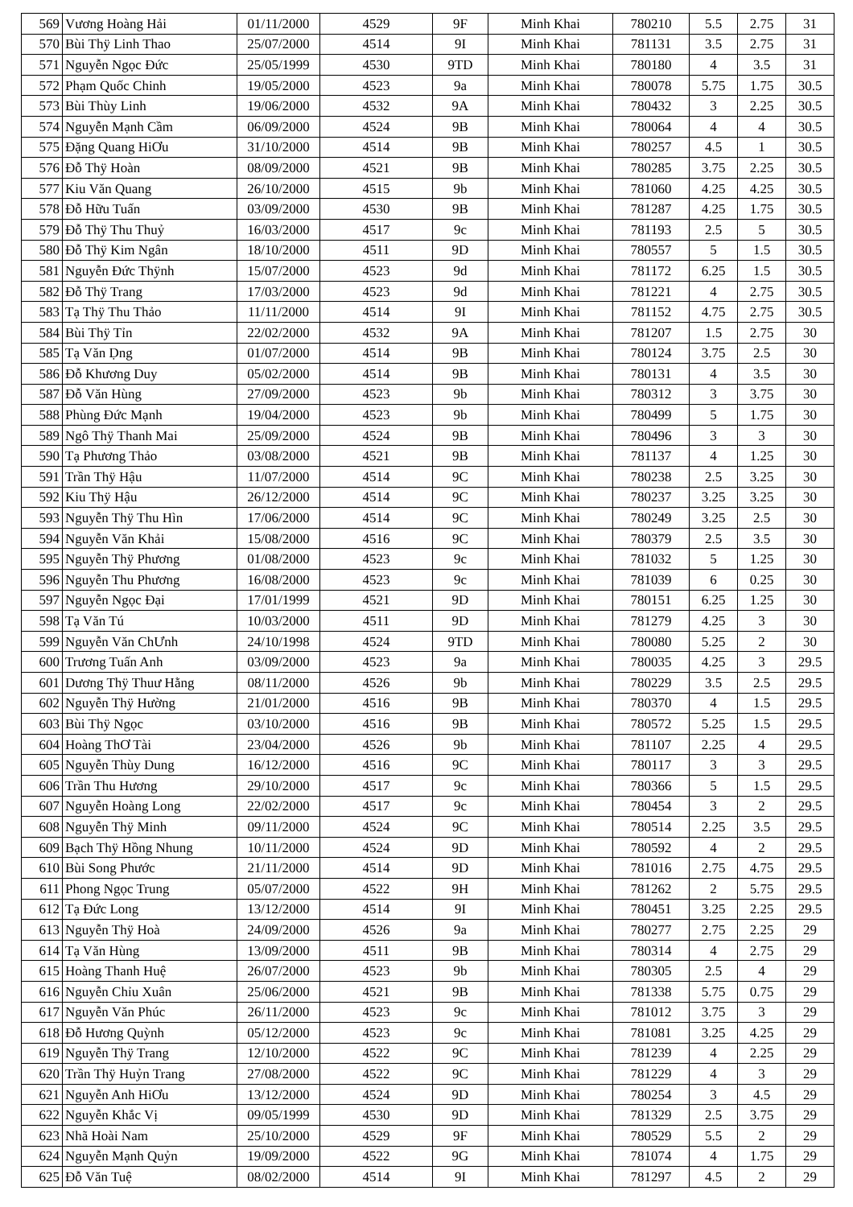| 569 | Vương Hoàng Hải | 01/11/2000 | 4529 | 9F | Minh Khai | 780210 | 5.5 | 2.75 | 31 |
| 570 | Bùi Thÿ Linh Thao | 25/07/2000 | 4514 | 9I | Minh Khai | 781131 | 3.5 | 2.75 | 31 |
| 571 | Nguyễn Ngọc Đức | 25/05/1999 | 4530 | 9TD | Minh Khai | 780180 | 4 | 3.5 | 31 |
| 572 | Phạm Quốc Chinh | 19/05/2000 | 4523 | 9a | Minh Khai | 780078 | 5.75 | 1.75 | 30.5 |
| 573 | Bùi Thùy Linh | 19/06/2000 | 4532 | 9A | Minh Khai | 780432 | 3 | 2.25 | 30.5 |
| 574 | Nguyễn Mạnh Cầm | 06/09/2000 | 4524 | 9B | Minh Khai | 780064 | 4 | 4 | 30.5 |
| 575 | Đặng Quang HiƠu | 31/10/2000 | 4514 | 9B | Minh Khai | 780257 | 4.5 | 1 | 30.5 |
| 576 | Đỗ Thÿ Hoàn | 08/09/2000 | 4521 | 9B | Minh Khai | 780285 | 3.75 | 2.25 | 30.5 |
| 577 | Kiu Văn Quang | 26/10/2000 | 4515 | 9b | Minh Khai | 781060 | 4.25 | 4.25 | 30.5 |
| 578 | Đỗ Hữu Tuấn | 03/09/2000 | 4530 | 9B | Minh Khai | 781287 | 4.25 | 1.75 | 30.5 |
| 579 | Đỗ Thÿ Thu Thuỷ | 16/03/2000 | 4517 | 9c | Minh Khai | 781193 | 2.5 | 5 | 30.5 |
| 580 | Đỗ Thÿ Kim Ngân | 18/10/2000 | 4511 | 9D | Minh Khai | 780557 | 5 | 1.5 | 30.5 |
| 581 | Nguyễn Đức Thÿnh | 15/07/2000 | 4523 | 9d | Minh Khai | 781172 | 6.25 | 1.5 | 30.5 |
| 582 | Đỗ Thÿ Trang | 17/03/2000 | 4523 | 9d | Minh Khai | 781221 | 4 | 2.75 | 30.5 |
| 583 | Tạ Thÿ Thu Thảo | 11/11/2000 | 4514 | 9I | Minh Khai | 781152 | 4.75 | 2.75 | 30.5 |
| 584 | Bùi Thÿ Tỉn | 22/02/2000 | 4532 | 9A | Minh Khai | 781207 | 1.5 | 2.75 | 30 |
| 585 | Tạ Văn Ḍng | 01/07/2000 | 4514 | 9B | Minh Khai | 780124 | 3.75 | 2.5 | 30 |
| 586 | Đỗ Khương Duy | 05/02/2000 | 4514 | 9B | Minh Khai | 780131 | 4 | 3.5 | 30 |
| 587 | Đỗ Văn Hùng | 27/09/2000 | 4523 | 9b | Minh Khai | 780312 | 3 | 3.75 | 30 |
| 588 | Phùng Đức Mạnh | 19/04/2000 | 4523 | 9b | Minh Khai | 780499 | 5 | 1.75 | 30 |
| 589 | Ngô Thÿ Thanh Mai | 25/09/2000 | 4524 | 9B | Minh Khai | 780496 | 3 | 3 | 30 |
| 590 | Tạ Phương Thảo | 03/08/2000 | 4521 | 9B | Minh Khai | 781137 | 4 | 1.25 | 30 |
| 591 | Trần Thÿ Hậu | 11/07/2000 | 4514 | 9C | Minh Khai | 780238 | 2.5 | 3.25 | 30 |
| 592 | Kiu Thÿ Hậu | 26/12/2000 | 4514 | 9C | Minh Khai | 780237 | 3.25 | 3.25 | 30 |
| 593 | Nguyễn Thÿ Thu Hìn | 17/06/2000 | 4514 | 9C | Minh Khai | 780249 | 3.25 | 2.5 | 30 |
| 594 | Nguyễn Văn Khải | 15/08/2000 | 4516 | 9C | Minh Khai | 780379 | 2.5 | 3.5 | 30 |
| 595 | Nguyễn Thÿ Phương | 01/08/2000 | 4523 | 9c | Minh Khai | 781032 | 5 | 1.25 | 30 |
| 596 | Nguyễn Thu Phương | 16/08/2000 | 4523 | 9c | Minh Khai | 781039 | 6 | 0.25 | 30 |
| 597 | Nguyễn Ngọc Đại | 17/01/1999 | 4521 | 9D | Minh Khai | 780151 | 6.25 | 1.25 | 30 |
| 598 | Tạ Văn Tú | 10/03/2000 | 4511 | 9D | Minh Khai | 781279 | 4.25 | 3 | 30 |
| 599 | Nguyễn Văn ChƯnh | 24/10/1998 | 4524 | 9TD | Minh Khai | 780080 | 5.25 | 2 | 30 |
| 600 | Trương Tuấn Anh | 03/09/2000 | 4523 | 9a | Minh Khai | 780035 | 4.25 | 3 | 29.5 |
| 601 | Dương Thÿ Thuư Hằng | 08/11/2000 | 4526 | 9b | Minh Khai | 780229 | 3.5 | 2.5 | 29.5 |
| 602 | Nguyễn Thÿ Hường | 21/01/2000 | 4516 | 9B | Minh Khai | 780370 | 4 | 1.5 | 29.5 |
| 603 | Bùi Thÿ Ngọc | 03/10/2000 | 4516 | 9B | Minh Khai | 780572 | 5.25 | 1.5 | 29.5 |
| 604 | Hoàng ThƠ Tài | 23/04/2000 | 4526 | 9b | Minh Khai | 781107 | 2.25 | 4 | 29.5 |
| 605 | Nguyễn Thùy Dung | 16/12/2000 | 4516 | 9C | Minh Khai | 780117 | 3 | 3 | 29.5 |
| 606 | Trần Thu Hương | 29/10/2000 | 4517 | 9c | Minh Khai | 780366 | 5 | 1.5 | 29.5 |
| 607 | Nguyễn Hoàng Long | 22/02/2000 | 4517 | 9c | Minh Khai | 780454 | 3 | 2 | 29.5 |
| 608 | Nguyễn Thÿ Minh | 09/11/2000 | 4524 | 9C | Minh Khai | 780514 | 2.25 | 3.5 | 29.5 |
| 609 | Bạch Thÿ Hồng Nhung | 10/11/2000 | 4524 | 9D | Minh Khai | 780592 | 4 | 2 | 29.5 |
| 610 | Bùi Song Phước | 21/11/2000 | 4514 | 9D | Minh Khai | 781016 | 2.75 | 4.75 | 29.5 |
| 611 | Phong Ngọc Trung | 05/07/2000 | 4522 | 9H | Minh Khai | 781262 | 2 | 5.75 | 29.5 |
| 612 | Tạ Đức Long | 13/12/2000 | 4514 | 9I | Minh Khai | 780451 | 3.25 | 2.25 | 29.5 |
| 613 | Nguyễn Thÿ Hoà | 24/09/2000 | 4526 | 9a | Minh Khai | 780277 | 2.75 | 2.25 | 29 |
| 614 | Tạ Văn Hùng | 13/09/2000 | 4511 | 9B | Minh Khai | 780314 | 4 | 2.75 | 29 |
| 615 | Hoàng Thanh Huệ | 26/07/2000 | 4523 | 9b | Minh Khai | 780305 | 2.5 | 4 | 29 |
| 616 | Nguyễn Chỉu Xuân | 25/06/2000 | 4521 | 9B | Minh Khai | 781338 | 5.75 | 0.75 | 29 |
| 617 | Nguyễn Văn Phúc | 26/11/2000 | 4523 | 9c | Minh Khai | 781012 | 3.75 | 3 | 29 |
| 618 | Đỗ Hương Quỳnh | 05/12/2000 | 4523 | 9c | Minh Khai | 781081 | 3.25 | 4.25 | 29 |
| 619 | Nguyễn Thÿ Trang | 12/10/2000 | 4522 | 9C | Minh Khai | 781239 | 4 | 2.25 | 29 |
| 620 | Trần Thÿ Huỷn Trang | 27/08/2000 | 4522 | 9C | Minh Khai | 781229 | 4 | 3 | 29 |
| 621 | Nguyễn Anh HiƠu | 13/12/2000 | 4524 | 9D | Minh Khai | 780254 | 3 | 4.5 | 29 |
| 622 | Nguyễn Khắc Vị | 09/05/1999 | 4530 | 9D | Minh Khai | 781329 | 2.5 | 3.75 | 29 |
| 623 | Nhã Hoài Nam | 25/10/2000 | 4529 | 9F | Minh Khai | 780529 | 5.5 | 2 | 29 |
| 624 | Nguyễn Mạnh Quỷn | 19/09/2000 | 4522 | 9G | Minh Khai | 781074 | 4 | 1.75 | 29 |
| 625 | Đỗ Văn Tuệ | 08/02/2000 | 4514 | 9I | Minh Khai | 781297 | 4.5 | 2 | 29 |